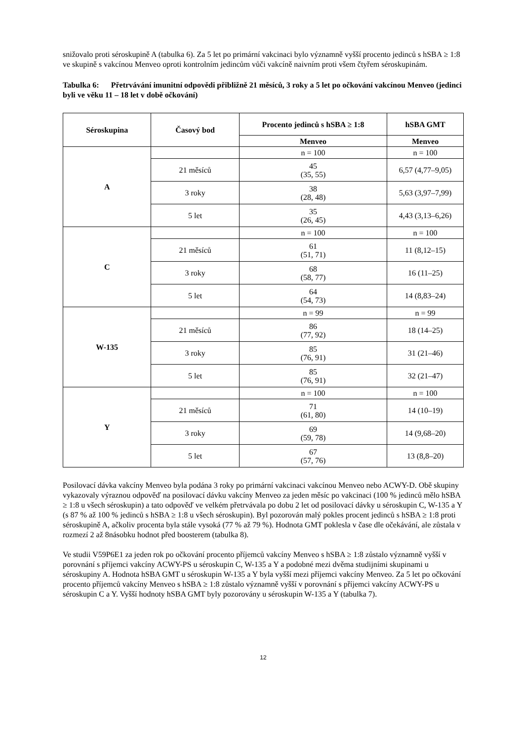snižovalo proti séroskupině A (tabulka 6). Za 5 let po primární vakcinaci bylo významně vyšší procento jedinců s hSBA ≥ 1:8 ve skupině s vakcínou Menveo oproti kontrolním jedincům vůči vakcíně naivním proti všem čtyřem séroskupinám.
Tabulka 6: Přetrvávání imunitní odpovědi přibližně 21 měsíců, 3 roky a 5 let po očkování vakcínou Menveo (jedinci byli ve věku 11 – 18 let v době očkování)
| Séroskupina | Časový bod | Procento jedinců s hSBA ≥ 1:8 | hSBA GMT |
| --- | --- | --- | --- |
| | | Menveo | Menveo |
| A | | n = 100 | n = 100 |
| | 21 měsíců | 45 (35, 55) | 6,57 (4,77–9,05) |
| | 3 roky | 38 (28, 48) | 5,63 (3,97–7,99) |
| | 5 let | 35 (26, 45) | 4,43 (3,13–6,26) |
| C | | n = 100 | n = 100 |
| | 21 měsíců | 61 (51, 71) | 11 (8,12–15) |
| | 3 roky | 68 (58, 77) | 16 (11–25) |
| | 5 let | 64 (54, 73) | 14 (8,83–24) |
| W-135 | | n = 99 | n = 99 |
| | 21 měsíců | 86 (77, 92) | 18 (14–25) |
| | 3 roky | 85 (76, 91) | 31 (21–46) |
| | 5 let | 85 (76, 91) | 32 (21–47) |
| Y | | n = 100 | n = 100 |
| | 21 měsíců | 71 (61, 80) | 14 (10–19) |
| | 3 roky | 69 (59, 78) | 14 (9,68–20) |
| | 5 let | 67 (57, 76) | 13 (8,8–20) |
Posilovací dávka vakcíny Menveo byla podána 3 roky po primární vakcinaci vakcínou Menveo nebo ACWY-D. Obě skupiny vykazovaly výraznou odpověď na posilovací dávku vakcíny Menveo za jeden měsíc po vakcinaci (100 % jedinců mělo hSBA ≥ 1:8 u všech séroskupin) a tato odpověď ve velkém přetrvávala po dobu 2 let od posilovací dávky u séroskupin C, W-135 a Y (s 87 % až 100 % jedinců s hSBA ≥ 1:8 u všech séroskupin). Byl pozorován malý pokles procent jedinců s hSBA ≥ 1:8 proti séroskupině A, ačkoliv procenta byla stále vysoká (77 % až 79 %). Hodnota GMT poklesla v čase dle očekávání, ale zůstala v rozmezí 2 až 8násobku hodnot před boosterem (tabulka 8).
Ve studii V59P6E1 za jeden rok po očkování procento příjemců vakcíny Menveo s hSBA ≥ 1:8 zůstalo významně vyšší v porovnání s příjemci vakcíny ACWY-PS u séroskupin C, W-135 a Y a podobné mezi dvěma studijními skupinami u séroskupiny A. Hodnota hSBA GMT u séroskupin W-135 a Y byla vyšší mezi příjemci vakcíny Menveo. Za 5 let po očkování procento příjemců vakcíny Menveo s hSBA ≥ 1:8 zůstalo významně vyšší v porovnání s příjemci vakcíny ACWY-PS u séroskupin C a Y. Vyšší hodnoty hSBA GMT byly pozorovány u séroskupin W-135 a Y (tabulka 7).
12